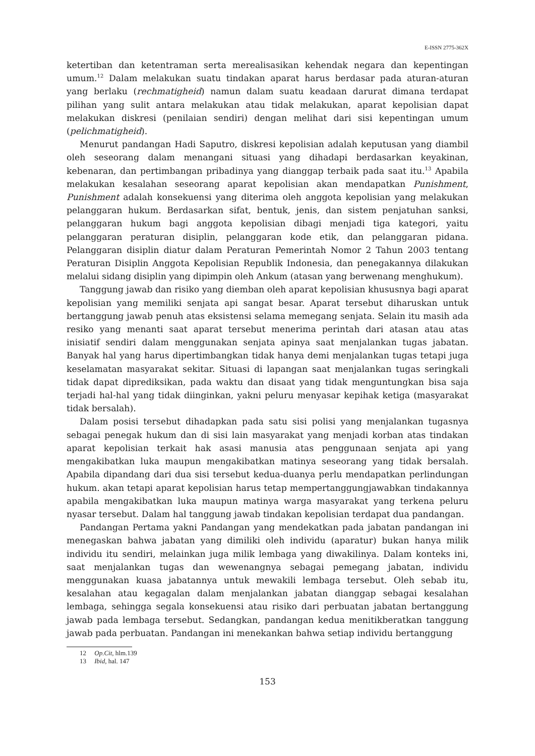E-ISSN 2775-362X
ketertiban dan ketentraman serta merealisasikan kehendak negara dan kepentingan umum.<sup>12</sup> Dalam melakukan suatu tindakan aparat harus berdasar pada aturan-aturan yang berlaku (rechmatigheid) namun dalam suatu keadaan darurat dimana terdapat pilihan yang sulit antara melakukan atau tidak melakukan, aparat kepolisian dapat melakukan diskresi (penilaian sendiri) dengan melihat dari sisi kepentingan umum (pelichmatigheid).
Menurut pandangan Hadi Saputro, diskresi kepolisian adalah keputusan yang diambil oleh seseorang dalam menangani situasi yang dihadapi berdasarkan keyakinan, kebenaran, dan pertimbangan pribadinya yang dianggap terbaik pada saat itu.<sup>13</sup> Apabila melakukan kesalahan seseorang aparat kepolisian akan mendapatkan Punishment, Punishment adalah konsekuensi yang diterima oleh anggota kepolisian yang melakukan pelanggaran hukum. Berdasarkan sifat, bentuk, jenis, dan sistem penjatuhan sanksi, pelanggaran hukum bagi anggota kepolisian dibagi menjadi tiga kategori, yaitu pelanggaran peraturan disiplin, pelanggaran kode etik, dan pelanggaran pidana. Pelanggaran disiplin diatur dalam Peraturan Pemerintah Nomor 2 Tahun 2003 tentang Peraturan Disiplin Anggota Kepolisian Republik Indonesia, dan penegakannya dilakukan melalui sidang disiplin yang dipimpin oleh Ankum (atasan yang berwenang menghukum).
Tanggung jawab dan risiko yang diemban oleh aparat kepolisian khususnya bagi aparat kepolisian yang memiliki senjata api sangat besar. Aparat tersebut diharuskan untuk bertanggung jawab penuh atas eksistensi selama memegang senjata. Selain itu masih ada resiko yang menanti saat aparat tersebut menerima perintah dari atasan atau atas inisiatif sendiri dalam menggunakan senjata apinya saat menjalankan tugas jabatan. Banyak hal yang harus dipertimbangkan tidak hanya demi menjalankan tugas tetapi juga keselamatan masyarakat sekitar. Situasi di lapangan saat menjalankan tugas seringkali tidak dapat diprediksikan, pada waktu dan disaat yang tidak menguntungkan bisa saja terjadi hal-hal yang tidak diinginkan, yakni peluru menyasar kepihak ketiga (masyarakat tidak bersalah).
Dalam posisi tersebut dihadapkan pada satu sisi polisi yang menjalankan tugasnya sebagai penegak hukum dan di sisi lain masyarakat yang menjadi korban atas tindakan aparat kepolisian terkait hak asasi manusia atas penggunaan senjata api yang mengakibatkan luka maupun mengakibatkan matinya seseorang yang tidak bersalah. Apabila dipandang dari dua sisi tersebut kedua-duanya perlu mendapatkan perlindungan hukum. akan tetapi aparat kepolisian harus tetap mempertanggungjawabkan tindakannya apabila mengakibatkan luka maupun matinya warga masyarakat yang terkena peluru nyasar tersebut. Dalam hal tanggung jawab tindakan kepolisian terdapat dua pandangan.
Pandangan Pertama yakni Pandangan yang mendekatkan pada jabatan pandangan ini menegaskan bahwa jabatan yang dimiliki oleh individu (aparatur) bukan hanya milik individu itu sendiri, melainkan juga milik lembaga yang diwakilinya. Dalam konteks ini, saat menjalankan tugas dan wewenangnya sebagai pemegang jabatan, individu menggunakan kuasa jabatannya untuk mewakili lembaga tersebut. Oleh sebab itu, kesalahan atau kegagalan dalam menjalankan jabatan dianggap sebagai kesalahan lembaga, sehingga segala konsekuensi atau risiko dari perbuatan jabatan bertanggung jawab pada lembaga tersebut. Sedangkan, pandangan kedua menitikberatkan tanggung jawab pada perbuatan. Pandangan ini menekankan bahwa setiap individu bertanggung
12 Op.Cit, hlm.139
13 Ibid, hal. 147
153